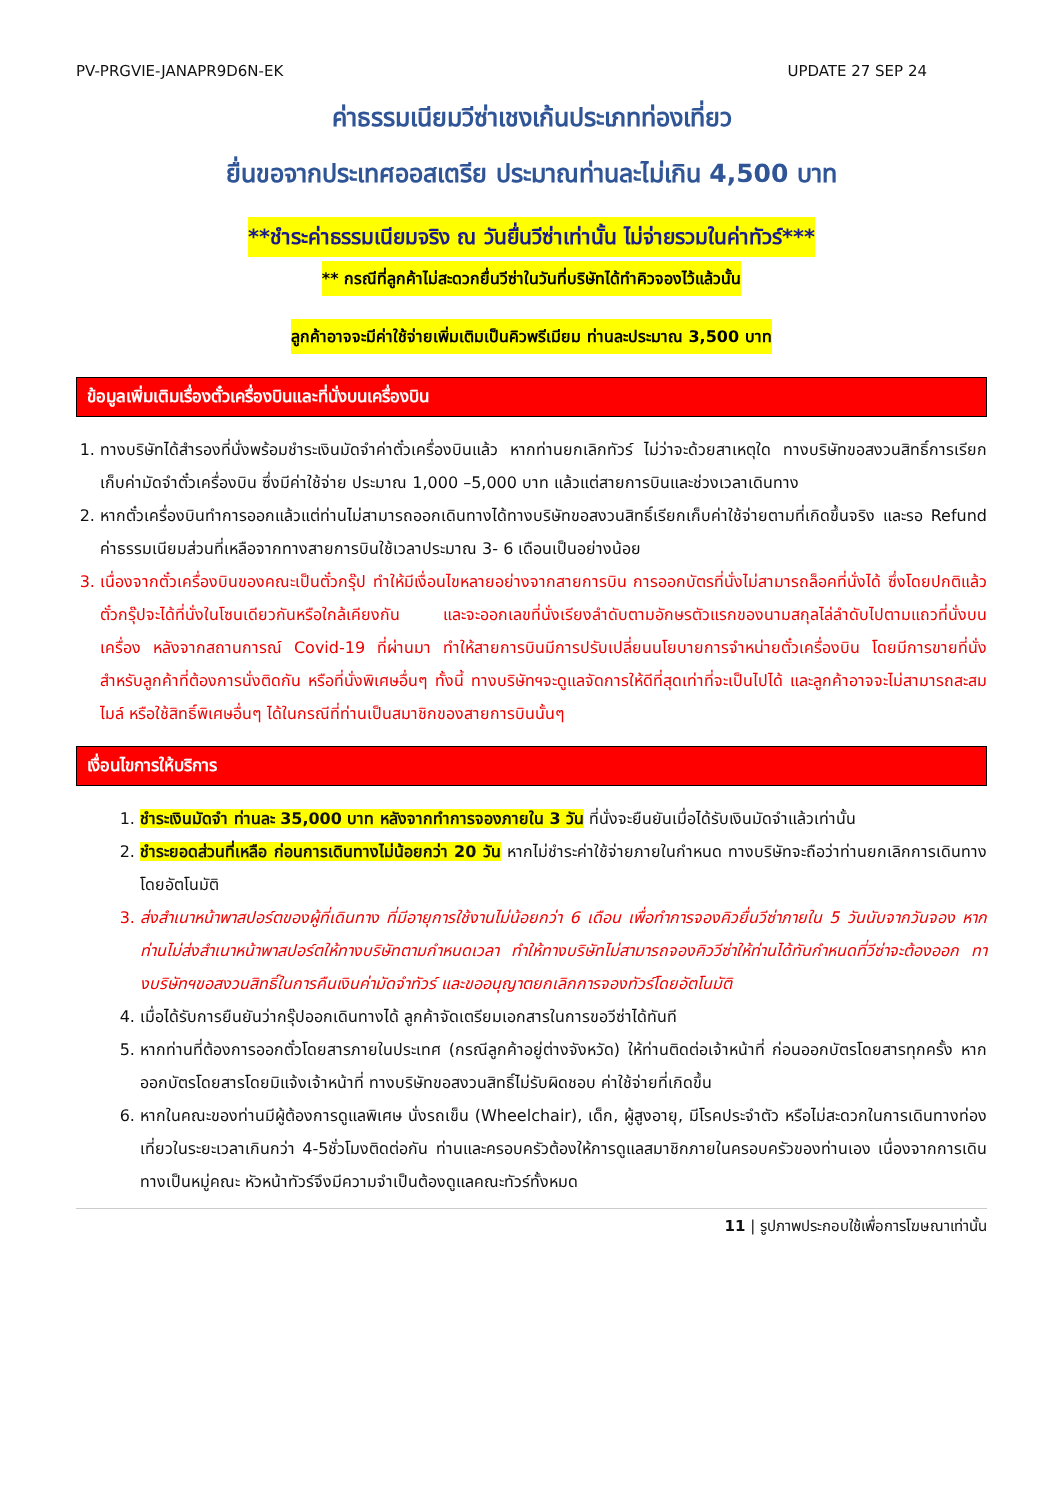PV-PRGVIE-JANAPR9D6N-EK UPDATE 27 SEP 24
ค่าธรรมเนียมวีซ่าเชงเก้นประเภทท่องเที่ยว
ยื่นขอจากประเทศออสเตรีย ประมาณท่านละไม่เกิน 4,500 บาท
**ชำระค่าธรรมเนียมจริง ณ วันยื่นวีซ่าเท่านั้น ไม่จ่ายรวมในค่าทัวร์***
** กรณีที่ลูกค้าไม่สะดวกยื่นวีซ่าในวันที่บริษัทได้ทำคิวจองไว้แล้วนั้น
ลูกค้าอาจจะมีค่าใช้จ่ายเพิ่มเติมเป็นคิวพรีเมียม ท่านละประมาณ 3,500 บาท
ข้อมูลเพิ่มเติมเรื่องตั๋วเครื่องบินและที่นั่งบนเครื่องบิน
1. ทางบริษัทได้สำรองที่นั่งพร้อมชำระเงินมัดจำค่าตั๋วเครื่องบินแล้ว หากท่านยกเลิกทัวร์ ไม่ว่าจะด้วยสาเหตุใด ทางบริษัทขอสงวนสิทธิ์การเรียกเก็บค่ามัดจำตั๋วเครื่องบิน ซึ่งมีค่าใช้จ่าย ประมาณ 1,000 –5,000 บาท แล้วแต่สายการบินและช่วงเวลาเดินทาง
2. หากตั๋วเครื่องบินทำการออกแล้วแต่ท่านไม่สามารถออกเดินทางได้ทางบริษัทขอสงวนสิทธิ์เรียกเก็บค่าใช้จ่ายตามที่เกิดขึ้นจริง และรอ Refund ค่าธรรมเนียมส่วนที่เหลือจากทางสายการบินใช้เวลาประมาณ 3- 6 เดือนเป็นอย่างน้อย
3. เนื่องจากตั๋วเครื่องบินของคณะเป็นตั๋วกรุ๊ป ทำให้มีเงื่อนไขหลายอย่างจากสายการบิน การออกบัตรที่นั่งไม่สามารถล็อคที่นั่งได้ ซึ่งโดยปกติแล้วตั๋วกรุ๊ปจะได้ที่นั่งในโซนเดียวกันหรือใกล้เคียงกัน และจะออกเลขที่นั่งเรียงลำดับตามอักษรตัวแรกของนามสกุลไล่ลำดับไปตามแถวที่นั่งบนเครื่อง หลังจากสถานการณ์ Covid-19 ที่ผ่านมา ทำให้สายการบินมีการปรับเปลี่ยนนโยบายการจำหน่ายตั๋วเครื่องบิน โดยมีการขายที่นั่งสำหรับลูกค้าที่ต้องการนั่งติดกัน หรือที่นั่งพิเศษอื่นๆ ทั้งนี้ ทางบริษัทฯจะดูแลจัดการให้ดีที่สุดเท่าที่จะเป็นไปได้ และลูกค้าอาจจะไม่สามารถสะสมไมล์ หรือใช้สิทธิ์พิเศษอื่นๆ ได้ในกรณีที่ท่านเป็นสมาชิกของสายการบินนั้นๆ
เงื่อนไขการให้บริการ
1. ชำระเงินมัดจำ ท่านละ 35,000 บาท หลังจากทำการจองภายใน 3 วัน ที่นั่งจะยืนยันเมื่อได้รับเงินมัดจำแล้วเท่านั้น
2. ชำระยอดส่วนที่เหลือ ก่อนการเดินทางไม่น้อยกว่า 20 วัน หากไม่ชำระค่าใช้จ่ายภายในกำหนด ทางบริษัทจะถือว่าท่านยกเลิกการเดินทางโดยอัตโนมัติ
3. ส่งสำเนาหน้าพาสปอร์ตของผู้ที่เดินทาง ที่มีอายุการใช้งานไม่น้อยกว่า 6 เดือน เพื่อทำการจองคิวยื่นวีซ่าภายใน 5 วันนับจากวันจอง หากท่านไม่ส่งสำเนาหน้าพาสปอร์ตให้ทางบริษัทตามกำหนดเวลา ทำให้ทางบริษัทไม่สามารถจองคิววีซ่าให้ท่านได้ทันกำหนดที่วีซ่าจะต้องออก ทางบริษัทฯขอสงวนสิทธิ์ในการคืนเงินค่ามัดจำทัวร์ และขออนุญาตยกเลิกการจองทัวร์โดยอัตโนมัติ
4. เมื่อได้รับการยืนยันว่ากรุ๊ปออกเดินทางได้ ลูกค้าจัดเตรียมเอกสารในการขอวีซ่าได้ทันที
5. หากท่านที่ต้องการออกตั๋วโดยสารภายในประเทศ (กรณีลูกค้าอยู่ต่างจังหวัด) ให้ท่านติดต่อเจ้าหน้าที่ ก่อนออกบัตรโดยสารทุกครั้ง หากออกบัตรโดยสารโดยมิแจ้งเจ้าหน้าที่ ทางบริษัทขอสงวนสิทธิ์ไม่รับผิดชอบ ค่าใช้จ่ายที่เกิดขึ้น
6. หากในคณะของท่านมีผู้ต้องการดูแลพิเศษ นั่งรถเข็น (Wheelchair), เด็ก, ผู้สูงอายุ, มีโรคประจำตัว หรือไม่สะดวกในการเดินทางท่องเที่ยวในระยะเวลาเกินกว่า 4-5ชั่วโมงติดต่อกัน ท่านและครอบครัวต้องให้การดูแลสมาชิกภายในครอบครัวของท่านเอง เนื่องจากการเดินทางเป็นหมู่คณะ หัวหน้าทัวร์จึงมีความจำเป็นต้องดูแลคณะทัวร์ทั้งหมด
11 | รูปภาพประกอบใช้เพื่อการโฆษณาเท่านั้น